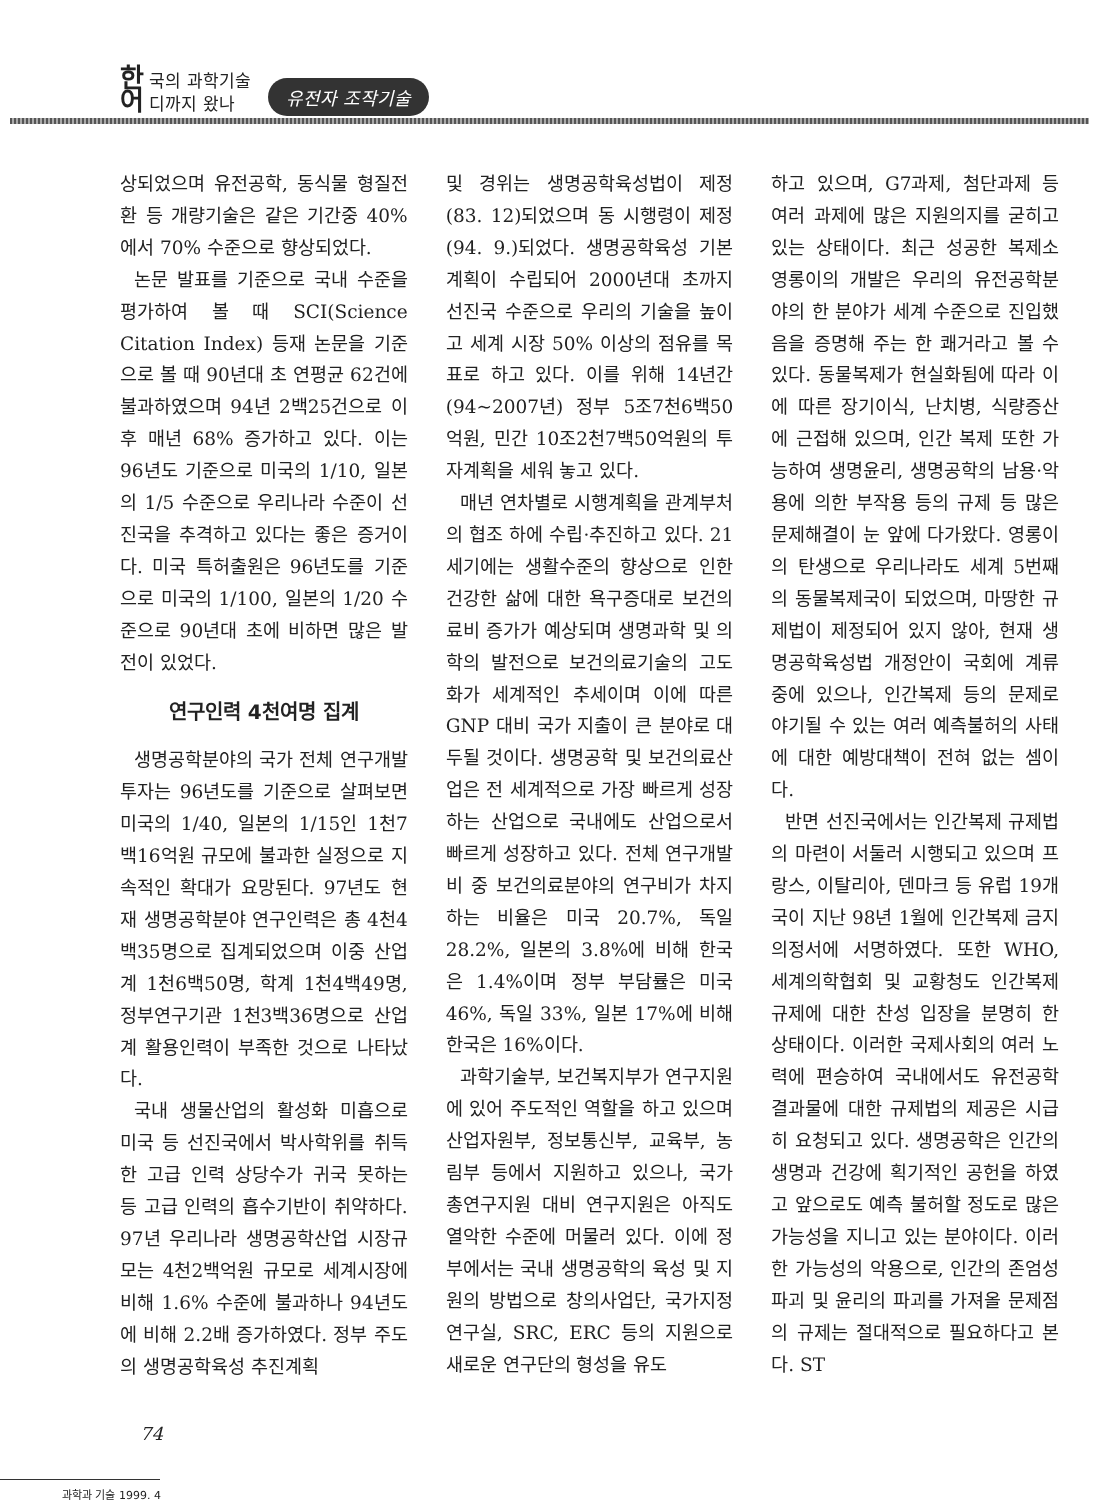한 국의 과학기술
어 디까지 왔나
유전자 조작기술
상되었으며 유전공학, 동식물 형질전환 등 개량기술은 같은 기간중 40%에서 70% 수준으로 향상되었다.
논문 발표를 기준으로 국내 수준을 평가하여 볼 때 SCI(Science Citation Index) 등재 논문을 기준으로 볼 때 90년대 초 연평균 62건에 불과하였으며 94년 2백25건으로 이후 매년 68% 증가하고 있다. 이는 96년도 기준으로 미국의 1/10, 일본의 1/5 수준으로 우리나라 수준이 선진국을 추격하고 있다는 좋은 증거이다. 미국 특허출원은 96년도를 기준으로 미국의 1/100, 일본의 1/20 수준으로 90년대 초에 비하면 많은 발전이 있었다.
연구인력 4천여명 집계
생명공학분야의 국가 전체 연구개발 투자는 96년도를 기준으로 살펴보면 미국의 1/40, 일본의 1/15인 1천7백16억원 규모에 불과한 실정으로 지속적인 확대가 요망된다. 97년도 현재 생명공학분야 연구인력은 총 4천4백35명으로 집계되었으며 이중 산업계 1천6백50명, 학계 1천4백49명, 정부연구기관 1천3백36명으로 산업계 활용인력이 부족한 것으로 나타났다.
국내 생물산업의 활성화 미흡으로 미국 등 선진국에서 박사학위를 취득한 고급 인력 상당수가 귀국 못하는 등 고급 인력의 흡수기반이 취약하다. 97년 우리나라 생명공학산업 시장규모는 4천2백억원 규모로 세계시장에 비해 1.6% 수준에 불과하나 94년도에 비해 2.2배 증가하였다. 정부 주도의 생명공학육성 추진계획
및 경위는 생명공학육성법이 제정(83. 12)되었으며 동 시행령이 제정(94. 9.)되었다. 생명공학육성 기본계획이 수립되어 2000년대 초까지 선진국 수준으로 우리의 기술을 높이고 세계 시장 50% 이상의 점유를 목표로 하고 있다. 이를 위해 14년간(94~2007년) 정부 5조7천6백50억원, 민간 10조2천7백50억원의 투자계획을 세워 놓고 있다.
매년 연차별로 시행계획을 관계부처의 협조 하에 수립·추진하고 있다. 21세기에는 생활수준의 향상으로 인한 건강한 삶에 대한 욕구증대로 보건의료비 증가가 예상되며 생명과학 및 의학의 발전으로 보건의료기술의 고도화가 세계적인 추세이며 이에 따른 GNP 대비 국가 지출이 큰 분야로 대두될 것이다. 생명공학 및 보건의료산업은 전 세계적으로 가장 빠르게 성장하는 산업으로 국내에도 산업으로서 빠르게 성장하고 있다. 전체 연구개발비 중 보건의료분야의 연구비가 차지하는 비율은 미국 20.7%, 독일 28.2%, 일본의 3.8%에 비해 한국은 1.4%이며 정부 부담률은 미국 46%, 독일 33%, 일본 17%에 비해 한국은 16%이다.
과학기술부, 보건복지부가 연구지원에 있어 주도적인 역할을 하고 있으며 산업자원부, 정보통신부, 교육부, 농림부 등에서 지원하고 있으나, 국가 총연구지원 대비 연구지원은 아직도 열악한 수준에 머물러 있다. 이에 정부에서는 국내 생명공학의 육성 및 지원의 방법으로 창의사업단, 국가지정연구실, SRC, ERC 등의 지원으로 새로운 연구단의 형성을 유도
하고 있으며, G7과제, 첨단과제 등 여러 과제에 많은 지원의지를 굳히고 있는 상태이다. 최근 성공한 복제소 영롱이의 개발은 우리의 유전공학분야의 한 분야가 세계 수준으로 진입했음을 증명해 주는 한 쾌거라고 볼 수 있다. 동물복제가 현실화됨에 따라 이에 따른 장기이식, 난치병, 식량증산에 근접해 있으며, 인간 복제 또한 가능하여 생명윤리, 생명공학의 남용·악용에 의한 부작용 등의 규제 등 많은 문제해결이 눈 앞에 다가왔다. 영롱이의 탄생으로 우리나라도 세계 5번째의 동물복제국이 되었으며, 마땅한 규제법이 제정되어 있지 않아, 현재 생명공학육성법 개정안이 국회에 계류중에 있으나, 인간복제 등의 문제로 야기될 수 있는 여러 예측불허의 사태에 대한 예방대책이 전혀 없는 셈이다.
반면 선진국에서는 인간복제 규제법의 마련이 서둘러 시행되고 있으며 프랑스, 이탈리아, 덴마크 등 유럽 19개국이 지난 98년 1월에 인간복제 금지 의정서에 서명하였다. 또한 WHO, 세계의학협회 및 교황청도 인간복제 규제에 대한 찬성 입장을 분명히 한 상태이다. 이러한 국제사회의 여러 노력에 편승하여 국내에서도 유전공학 결과물에 대한 규제법의 제공은 시급히 요청되고 있다. 생명공학은 인간의 생명과 건강에 획기적인 공헌을 하였고 앞으로도 예측 불허할 정도로 많은 가능성을 지니고 있는 분야이다. 이러한 가능성의 악용으로, 인간의 존엄성 파괴 및 윤리의 파괴를 가져올 문제점의 규제는 절대적으로 필요하다고 본다. ST
74
과학과 기술 1999. 4